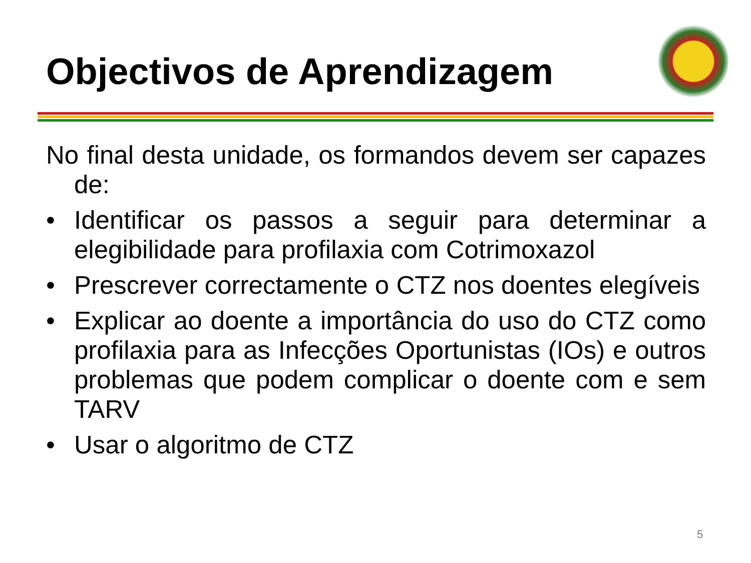Objectivos de Aprendizagem
No final desta unidade, os formandos devem ser capazes de:
• Identificar os passos a seguir para determinar a elegibilidade para profilaxia com Cotrimoxazol
• Prescrever correctamente o CTZ nos doentes elegíveis
• Explicar ao doente a importância do uso do CTZ como profilaxia para as Infecções Oportunistas (IOs) e outros problemas que podem complicar o doente com e sem TARV
• Usar o algoritmo de CTZ
5